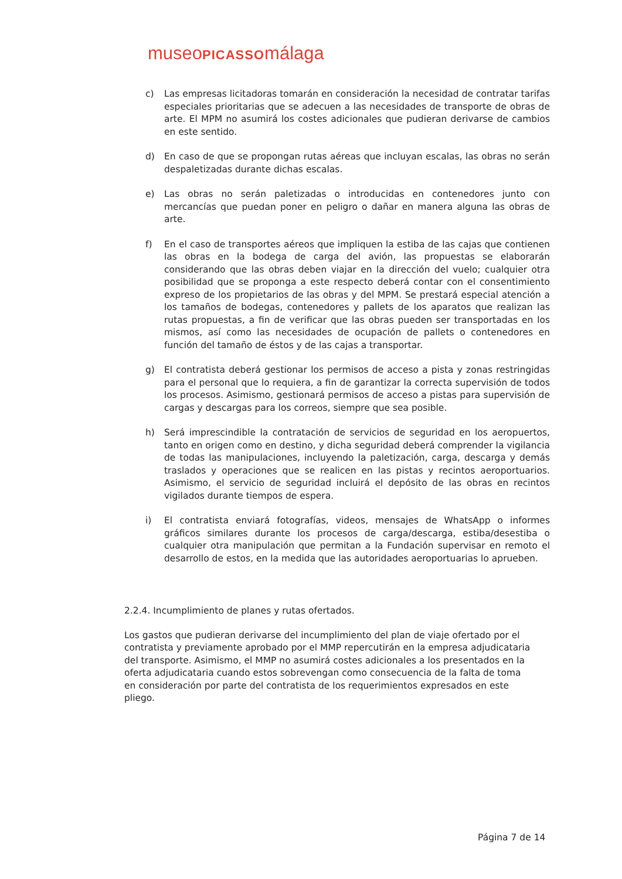museoPICASSOmálaga
c) Las empresas licitadoras tomarán en consideración la necesidad de contratar tarifas especiales prioritarias que se adecuen a las necesidades de transporte de obras de arte. El MPM no asumirá los costes adicionales que pudieran derivarse de cambios en este sentido.
d) En caso de que se propongan rutas aéreas que incluyan escalas, las obras no serán despaletizadas durante dichas escalas.
e) Las obras no serán paletizadas o introducidas en contenedores junto con mercancías que puedan poner en peligro o dañar en manera alguna las obras de arte.
f) En el caso de transportes aéreos que impliquen la estiba de las cajas que contienen las obras en la bodega de carga del avión, las propuestas se elaborarán considerando que las obras deben viajar en la dirección del vuelo; cualquier otra posibilidad que se proponga a este respecto deberá contar con el consentimiento expreso de los propietarios de las obras y del MPM. Se prestará especial atención a los tamaños de bodegas, contenedores y pallets de los aparatos que realizan las rutas propuestas, a fin de verificar que las obras pueden ser transportadas en los mismos, así como las necesidades de ocupación de pallets o contenedores en función del tamaño de éstos y de las cajas a transportar.
g) El contratista deberá gestionar los permisos de acceso a pista y zonas restringidas para el personal que lo requiera, a fin de garantizar la correcta supervisión de todos los procesos. Asimismo, gestionará permisos de acceso a pistas para supervisión de cargas y descargas para los correos, siempre que sea posible.
h) Será imprescindible la contratación de servicios de seguridad en los aeropuertos, tanto en origen como en destino, y dicha seguridad deberá comprender la vigilancia de todas las manipulaciones, incluyendo la paletización, carga, descarga y demás traslados y operaciones que se realicen en las pistas y recintos aeroportuarios. Asimismo, el servicio de seguridad incluirá el depósito de las obras en recintos vigilados durante tiempos de espera.
i) El contratista enviará fotografías, videos, mensajes de WhatsApp o informes gráficos similares durante los procesos de carga/descarga, estiba/desestiba o cualquier otra manipulación que permitan a la Fundación supervisar en remoto el desarrollo de estos, en la medida que las autoridades aeroportuarias lo aprueben.
2.2.4. Incumplimiento de planes y rutas ofertados.
Los gastos que pudieran derivarse del incumplimiento del plan de viaje ofertado por el contratista y previamente aprobado por el MMP repercutirán en la empresa adjudicataria del transporte. Asimismo, el MMP no asumirá costes adicionales a los presentados en la oferta adjudicataria cuando estos sobrevengan como consecuencia de la falta de toma en consideración por parte del contratista de los requerimientos expresados en este pliego.
Página 7 de 14